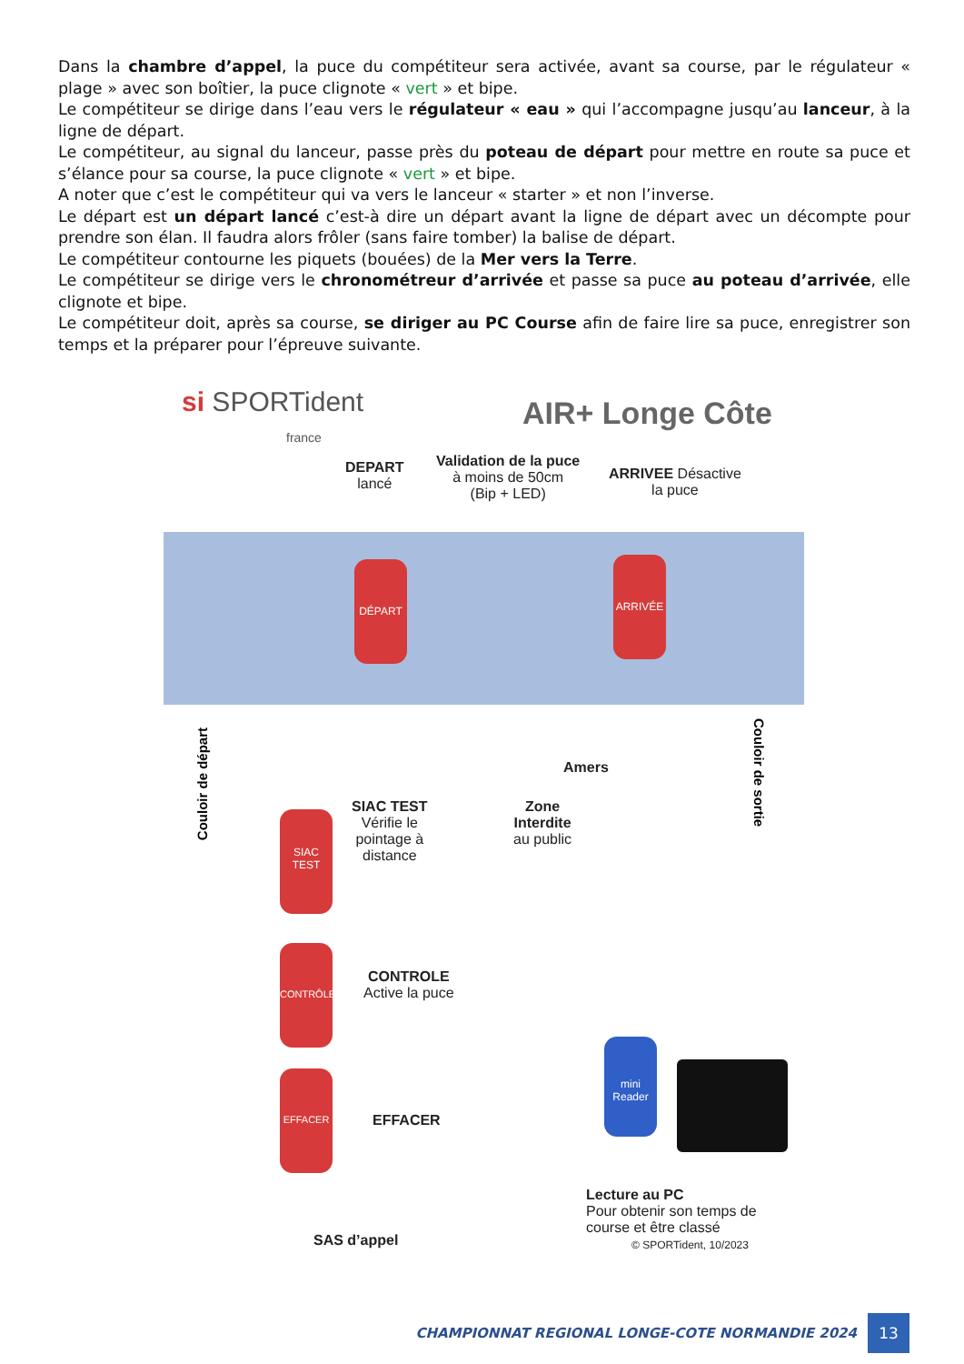Dans la chambre d’appel, la puce du compétiteur sera activée, avant sa course, par le régulateur « plage » avec son boîtier, la puce clignote « vert » et bipe.
Le compétiteur se dirige dans l’eau vers le régulateur « eau » qui l’accompagne jusqu’au lanceur, à la ligne de départ.
Le compétiteur, au signal du lanceur, passe près du poteau de départ pour mettre en route sa puce et s’élance pour sa course, la puce clignote « vert » et bipe.
A noter que c’est le compétiteur qui va vers le lanceur « starter » et non l’inverse.
Le départ est un départ lancé c’est-à dire un départ avant la ligne de départ avec un décompte pour prendre son élan. Il faudra alors frôler (sans faire tomber) la balise de départ.
Le compétiteur contourne les piquets (bouées) de la Mer vers la Terre.
Le compétiteur se dirige vers le chronométreur d’arrivée et passe sa puce au poteau d’arrivée, elle clignote et bipe.
Le compétiteur doit, après sa course, se diriger au PC Course afin de faire lire sa puce, enregistrer son temps et la préparer pour l’épreuve suivante.
si SPORTident
france
AIR+ Longe Côte
DEPART
lancé
Validation de la puce
à moins de 50cm
(Bip + LED)
ARRIVEE Désactive
la puce
DÉPART ARRIVÉE
Couloir de départ
Couloir de sortie
SIAC TEST
Vérifie le
pointage à
distance
Amers
Zone
Interdite
au public
SIAC
TEST
CONTRÔLE
EFFACER
CONTROLE
Active la puce
EFFACER
mini
Reader
SAS d’appel
Lecture au PC
Pour obtenir son temps de
course et être classé
© SPORTident, 10/2023
CHAMPIONNAT REGIONAL LONGE-COTE NORMANDIE 2024
13